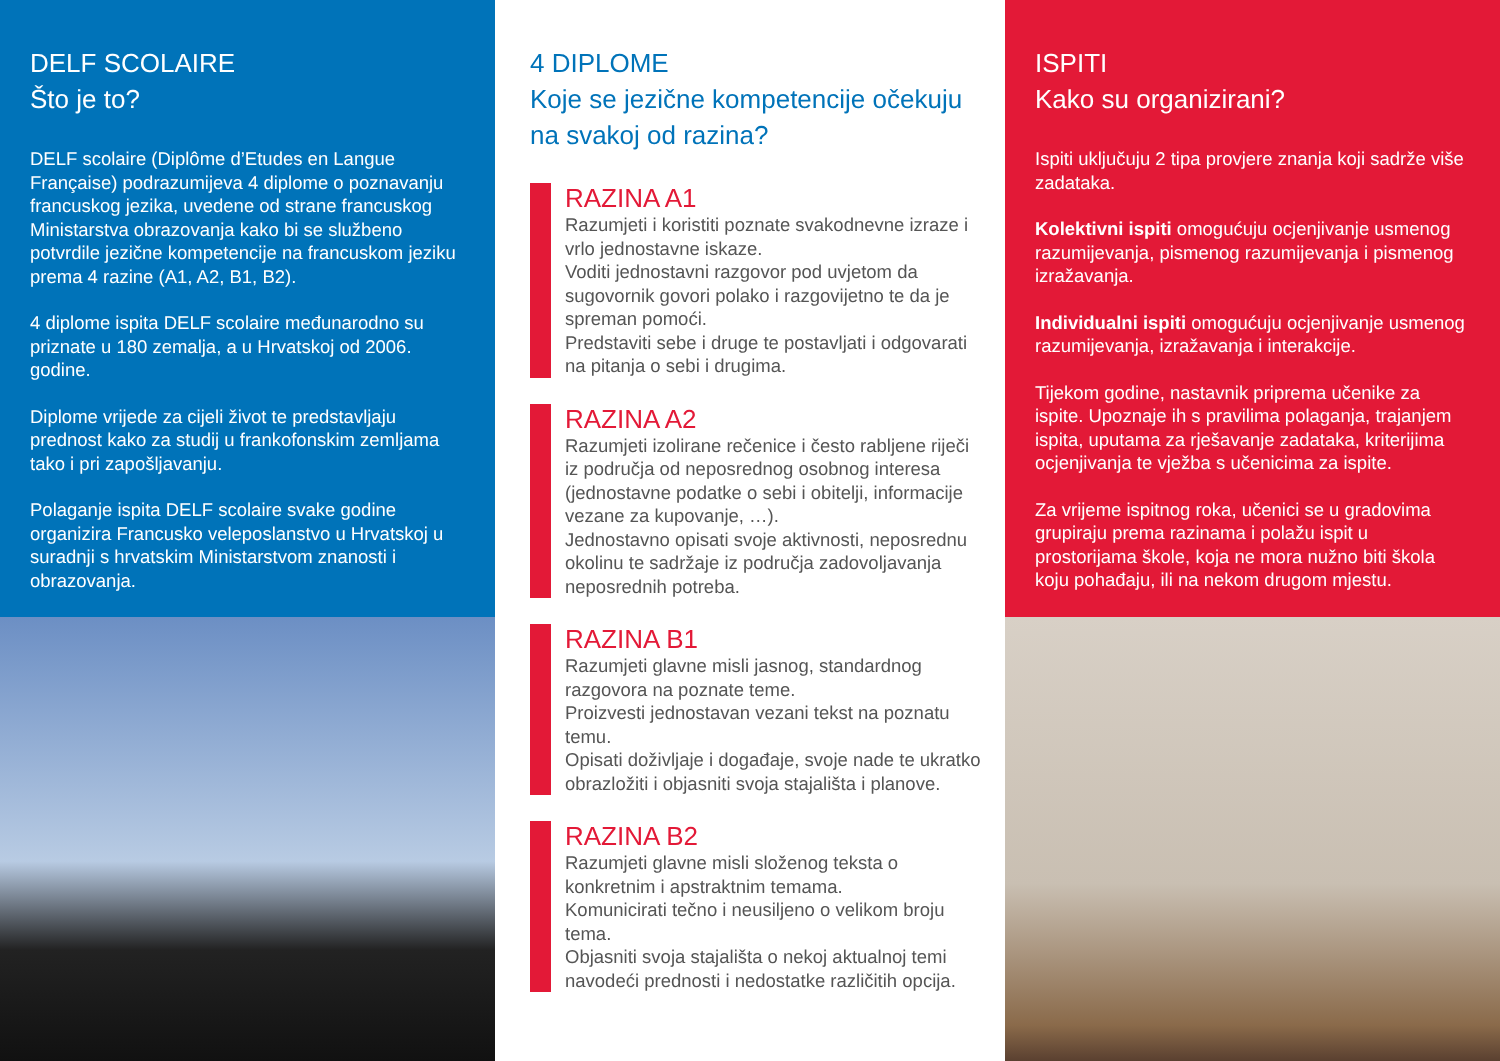DELF SCOLAIRE
Što je to?
DELF scolaire (Diplôme d’Etudes en Langue Française) podrazumijeva 4 diplome o poznavanju francuskog jezika, uvedene od strane francuskog Ministarstva obrazovanja kako bi se službeno potvrdile jezične kompetencije na francuskom jeziku prema 4 razine (A1, A2, B1, B2).
4 diplome ispita DELF scolaire međunarodno su priznate u 180 zemalja, a u Hrvatskoj od 2006. godine.
Diplome vrijede za cijeli život te predstavljaju prednost kako za studij u frankofonskim zemljama tako i pri zapošljavanju.
Polaganje ispita DELF scolaire svake godine organizira Francusko veleposlanstvo u Hrvatskoj u suradnji s hrvatskim Ministarstvom znanosti i obrazovanja.
4 DIPLOME
Koje se jezične kompetencije očekuju na svakoj od razina?
RAZINA A1
Razumjeti i koristiti poznate svakodnevne izraze i vrlo jednostavne iskaze.
Voditi jednostavni razgovor pod uvjetom da sugovornik govori polako i razgovijetno te da je spreman pomoći.
Predstaviti sebe i druge te postavljati i odgovarati na pitanja o sebi i drugima.
RAZINA A2
Razumjeti izolirane rečenice i često rabljene riječi iz područja od neposrednog osobnog interesa (jednostavne podatke o sebi i obitelji, informacije vezane za kupovanje, …).
Jednostavno opisati svoje aktivnosti, neposrednu okolinu te sadržaje iz područja zadovoljavanja neposrednih potreba.
RAZINA B1
Razumjeti glavne misli jasnog, standardnog razgovora na poznate teme.
Proizvesti jednostavan vezani tekst na poznatu temu.
Opisati doživljaje i događaje, svoje nade te ukratko obrazložiti i objasniti svoja stajališta i planove.
RAZINA B2
Razumjeti glavne misli složenog teksta o konkretnim i apstraktnim temama.
Komunicirati tečno i neusiljeno o velikom broju tema.
Objasniti svoja stajališta o nekoj aktualnoj temi navodeći prednosti i nedostatke različitih opcija.
ISPITI
Kako su organizirani?
Ispiti uključuju 2 tipa provjere znanja koji sadrže više zadataka.
Kolektivni ispiti omogućuju ocjenjivanje usmenog razumijevanja, pismenog razumijevanja i pismenog izražavanja.
Individualni ispiti omogućuju ocjenjivanje usmenog razumijevanja, izražavanja i interakcije.
Tijekom godine, nastavnik priprema učenike za ispite. Upoznaje ih s pravilima polaganja, trajanjem ispita, uputama za rješavanje zadataka, kriterijima ocjenjivanja te vježba s učenicima za ispite.
Za vrijeme ispitnog roka, učenici se u gradovima grupiraju prema razinama i polažu ispit u prostorijama škole, koja ne mora nužno biti škola koju pohađaju, ili na nekom drugom mjestu.